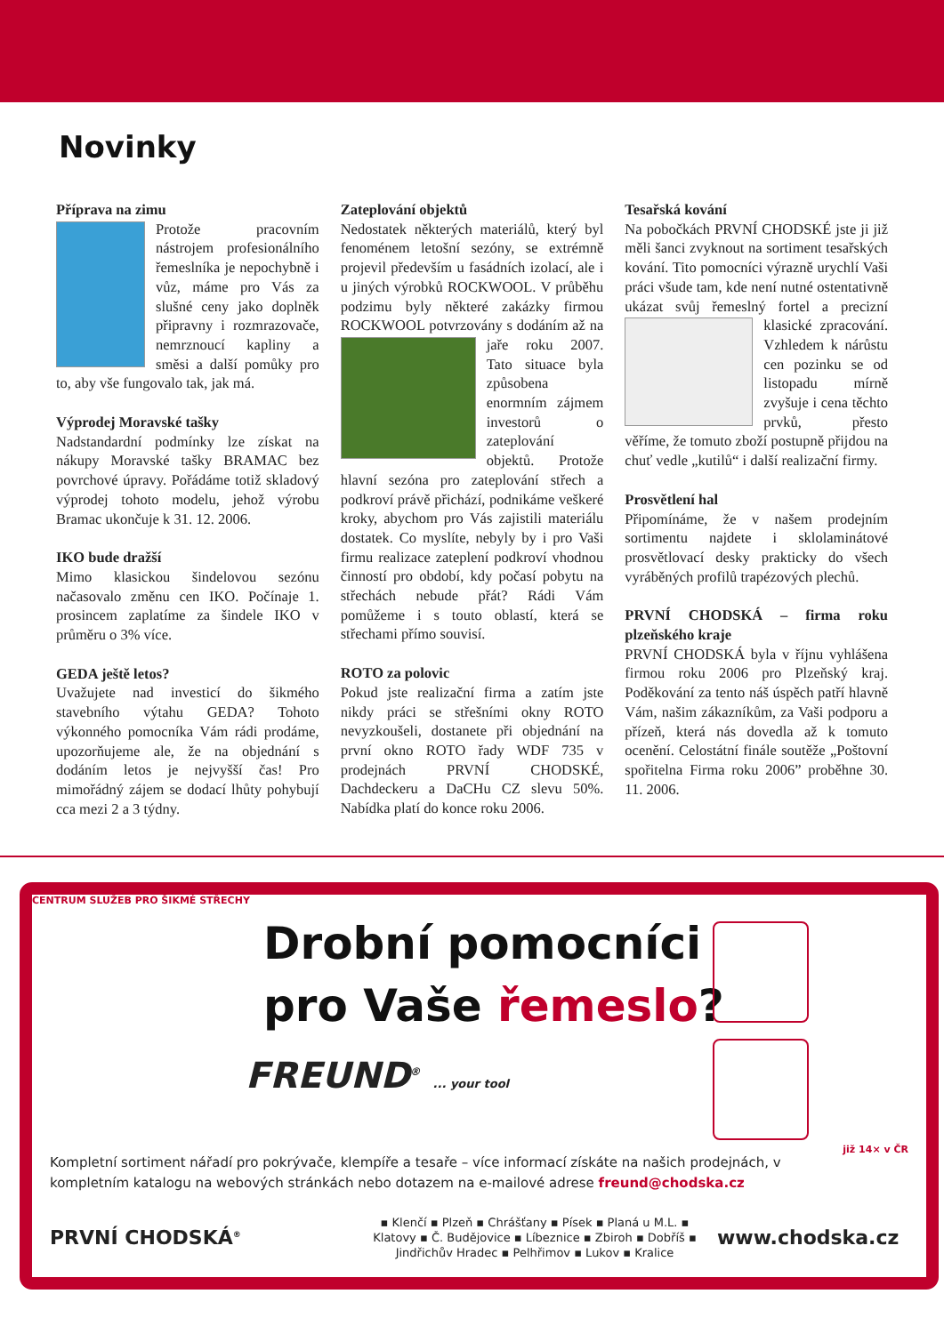Novinky
Příprava na zimu
Protože pracovním nástrojem profesionálního řemeslníka je nepochybně i vůz, máme pro Vás za slušné ceny jako doplněk připravny i rozmrazovače, nemrznoucí kapliny a směsi a další pomůky pro to, aby vše fungovalo tak, jak má.
Výprodej Moravské tašky
Nadstandardní podmínky lze získat na nákupy Moravské tašky BRAMAC bez povrchové úpravy. Pořádáme totiž skladový výprodej tohoto modelu, jehož výrobu Bramac ukončuje k 31. 12. 2006.
IKO bude dražší
Mimo klasickou šindelovou sezónu načasovalo změnu cen IKO. Počínaje 1. prosincem zaplatíme za šindele IKO v průměru o 3% více.
GEDA ještě letos?
Uvažujete nad investicí do šikmého stavebního výtahu GEDA? Tohoto výkonného pomocníka Vám rádi prodáme, upozorňujeme ale, že na objednání s dodáním letos je nejvyšší čas! Pro mimořádný zájem se dodací lhůty pohybují cca mezi 2 a 3 týdny.
Zateplování objektů
Nedostatek některých materiálů, který byl fenoménem letošní sezóny, se extrémně projevil především u fasádních izolací, ale i u jiných výrobků ROCKWOOL. V průběhu podzimu byly některé zakázky firmou ROCKWOOL potvrzo vány s dodáním až na jaře roku 2007. Tato situace byla způsobena enormním zájmem investorů o zateplování objektů. Protože hlavní sezóna pro zateplování střech a podkroví právě přichází, podnikáme veškeré kroky, abychom pro Vás zajistili materiálu dostatek. Co myslíte, nebyly by i pro Vaši firmu realizace zateplení podkroví vhodnou činností pro období, kdy počasí pobytu na střechách nebude přát? Rádi Vám pomůžeme i s touto oblastí, která se střechami přímo souvisí.
ROTO za polovic
Pokud jste realizační firma a zatím jste nikdy práci se střešními okny ROTO nevyzkoušeli, dostanete při objednání na první okno ROTO řady WDF 735 v prodejnách PRVNÍ CHODSKÉ, Dachdeckeru a DaCHu CZ slevu 50%. Nabídka platí do konce roku 2006.
Tesařská kování
Na pobočkách PRVNÍ CHODSKÉ jste ji již měli šanci zvyknout na sortiment tesařských kování. Tito pomocníci výrazně urychlí Vaši práci všude tam, kde není nutné ostentativně ukázat svůj řemeslný fortel a precizní klasické zpracování. Vzhledem k nárůstu cen pozinku se od listopadu mírně zvyšuje i cena těchto prvků, přesto věříme, že tomuto zboží postupně přijdou na chuť vedle „kutilů“ i další realizační firmy.
Prosvětlení hal
Připomínáme, že v našem prodejním sortimentu najdete i sklolaminátové prosvětlovací desky prakticky do všech vyráběných profilů trapézových plechů.
PRVNÍ CHODSKÁ – firma roku plzeňského kraje
PRVNÍ CHODSKÁ byla v říjnu vyhlášena firmou roku 2006 pro Plzeňský kraj. Poděkování za tento náš úspěch patří hlavně Vám, našim zákazníkům, za Vaši podporu a přízeň, která nás dovedla až k tomuto ocenění. Celostátní finále soutěže „Poštovní spořitelna Firma roku 2006” proběhne 30. 11. 2006.
CENTRUM SLUŽEB PRO ŠIKMÉ STŘECHY
Drobní pomocníci
pro Vaše řemeslo?
FREUND<sup>®</sup> ... your tool
Kompletní sortiment nářadí pro pokrývače, klempíře a tesaře – více informací získáte na našich prodejnách, v kompletním katalogu na webových stránkách nebo dotazem na e-mailové adrese freund@chodska.cz
již 14× v ČR
PRVNÍ CHODSKÁ<sup>®</sup>
▪ Klenčí ▪ Plzeň ▪ Chrášťany ▪ Písek ▪ Planá u M.L. ▪ Klatovy ▪ Č. Budějovice ▪ Líbeznice ▪ Zbiroh ▪ Dobříš ▪ Jindřichův Hradec ▪ Pelhřimov ▪ Lukov ▪ Kralice
www.chodska.cz